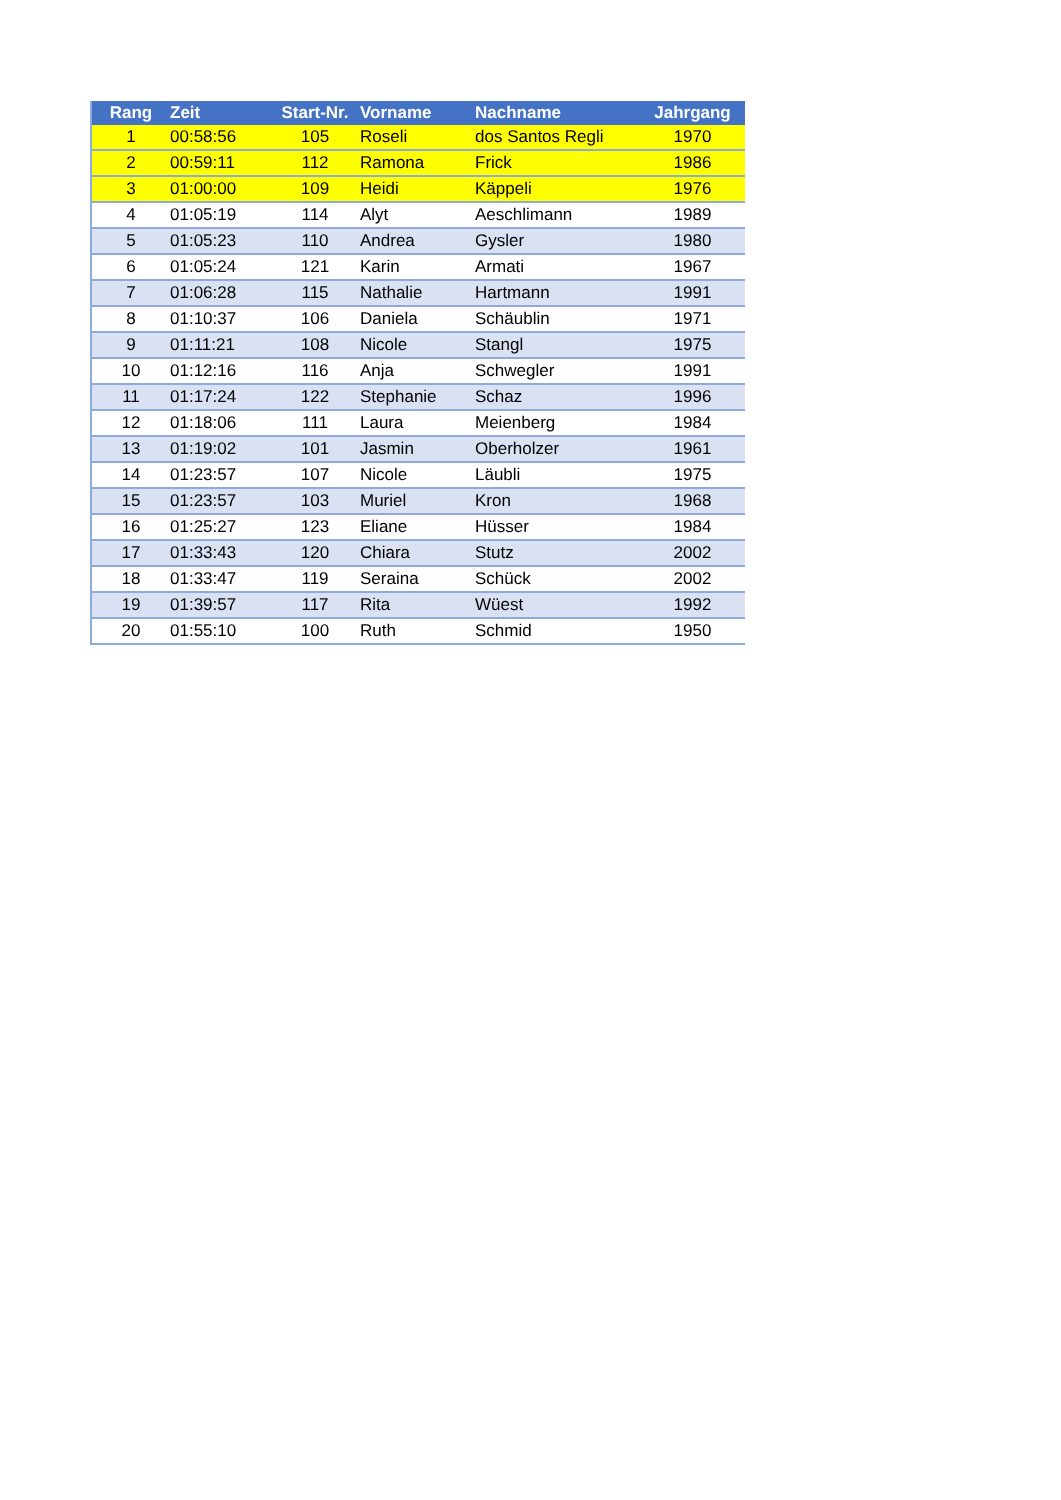| Rang | Zeit | Start-Nr. | Vorname | Nachname | Jahrgang |
| --- | --- | --- | --- | --- | --- |
| 1 | 00:58:56 | 105 | Roseli | dos Santos Regli | 1970 |
| 2 | 00:59:11 | 112 | Ramona | Frick | 1986 |
| 3 | 01:00:00 | 109 | Heidi | Käppeli | 1976 |
| 4 | 01:05:19 | 114 | Alyt | Aeschlimann | 1989 |
| 5 | 01:05:23 | 110 | Andrea | Gysler | 1980 |
| 6 | 01:05:24 | 121 | Karin | Armati | 1967 |
| 7 | 01:06:28 | 115 | Nathalie | Hartmann | 1991 |
| 8 | 01:10:37 | 106 | Daniela | Schäublin | 1971 |
| 9 | 01:11:21 | 108 | Nicole | Stangl | 1975 |
| 10 | 01:12:16 | 116 | Anja | Schwegler | 1991 |
| 11 | 01:17:24 | 122 | Stephanie | Schaz | 1996 |
| 12 | 01:18:06 | 111 | Laura | Meienberg | 1984 |
| 13 | 01:19:02 | 101 | Jasmin | Oberholzer | 1961 |
| 14 | 01:23:57 | 107 | Nicole | Läubli | 1975 |
| 15 | 01:23:57 | 103 | Muriel | Kron | 1968 |
| 16 | 01:25:27 | 123 | Eliane | Hüsser | 1984 |
| 17 | 01:33:43 | 120 | Chiara | Stutz | 2002 |
| 18 | 01:33:47 | 119 | Seraina | Schück | 2002 |
| 19 | 01:39:57 | 117 | Rita | Wüest | 1992 |
| 20 | 01:55:10 | 100 | Ruth | Schmid | 1950 |